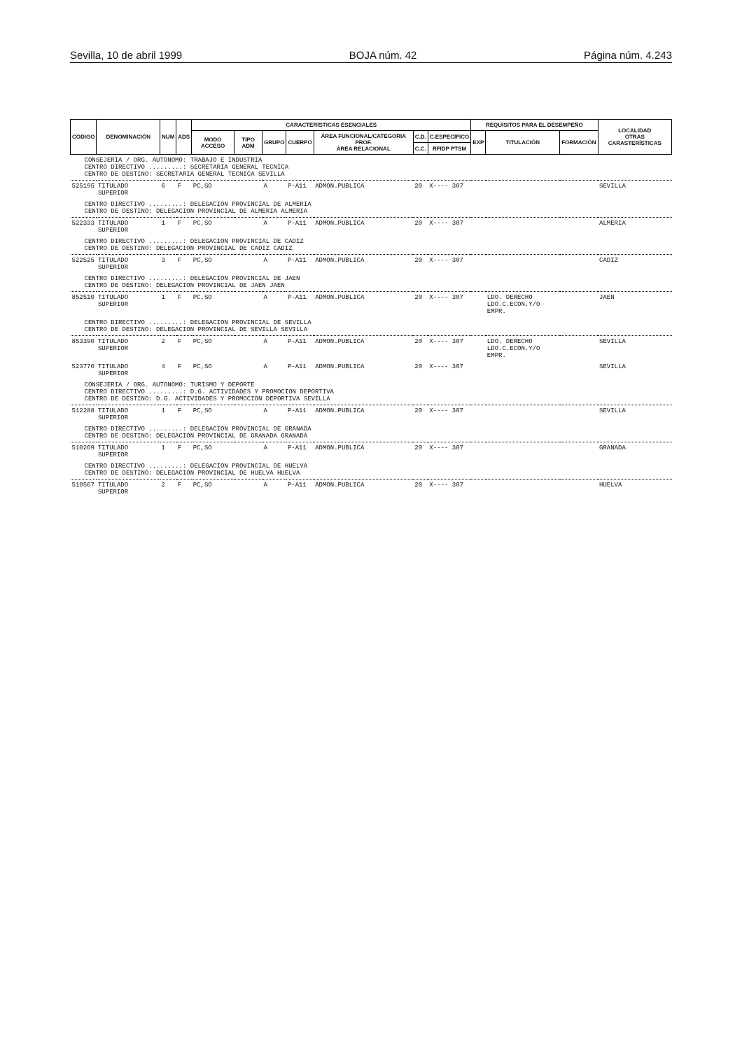Sevilla, 10 de abril 1999 BOJA núm. 42 Página núm. 4.243
| CÓDIGO | DENOMINACIÓN | NUM | ADS | CARACTERÍSTICAS ESENCIALES | | | | | | | REQUISITOS PARA EL DESEMPEÑO | | | LOCALIDAD OTRAS CARASTERÍSTICAS |
| --- | --- | --- | --- | --- | --- | --- | --- | --- | --- | --- | --- | --- | --- | --- |
| | | | | MODO ACCESO | TIPO ADM | GRUPO | CUERPO | ÁREA FUNCIONAL/CATEGORIA PROF. ÁREA RELACIONAL | C.D. | C.ESPECÍFICO | EXP | TITULACIÓN | FORMACIÓN | |
| | | | | | | | | | C.C. | RFIDP PTSM | | | | |
| CONSEJERIA / ORG. AUTONOMO: TRABAJO E INDUSTRIA CENTRO DIRECTIVO .........: SECRETARIA GENERAL TECNICA CENTRO DE DESTINO: SECRETARIA GENERAL TECNICA SEVILLA | | | | | | | | | | | | | | |
| 525195 | TITULADO SUPERIOR | 6 | F | PC,SO | | A | P-A11 | ADMON.PUBLICA | 20 | X---- 307 | | | | SEVILLA |
| CENTRO DIRECTIVO .........: DELEGACION PROVINCIAL DE ALMERIA CENTRO DE DESTINO: DELEGACION PROVINCIAL DE ALMERIA ALMERIA | | | | | | | | | | | | | | |
| 522333 | TITULADO SUPERIOR | 1 | F | PC,SO | | A | P-A11 | ADMON.PUBLICA | 20 | X---- 307 | | | | ALMERIA |
| CENTRO DIRECTIVO .........: DELEGACION PROVINCIAL DE CADIZ CENTRO DE DESTINO: DELEGACION PROVINCIAL DE CADIZ CADIZ | | | | | | | | | | | | | | |
| 522525 | TITULADO SUPERIOR | 3 | F | PC,SO | | A | P-A11 | ADMON.PUBLICA | 20 | X---- 307 | | | | CADIZ |
| CENTRO DIRECTIVO .........: DELEGACION PROVINCIAL DE JAEN CENTRO DE DESTINO: DELEGACION PROVINCIAL DE JAEN JAEN | | | | | | | | | | | | | | |
| 852510 | TITULADO SUPERIOR | 1 | F | PC,SO | | A | P-A11 | ADMON.PUBLICA | 20 | X---- 307 | | LDO. DERECHO LDO.C.ECON.Y/O EMPR. | | JAEN |
| CENTRO DIRECTIVO .........: DELEGACION PROVINCIAL DE SEVILLA CENTRO DE DESTINO: DELEGACION PROVINCIAL DE SEVILLA SEVILLA | | | | | | | | | | | | | | |
| 853390 | TITULADO SUPERIOR | 2 | F | PC,SO | | A | P-A11 | ADMON.PUBLICA | 20 | X---- 307 | | LDO. DERECHO LDO.C.ECON.Y/O EMPR. | | SEVILLA |
| 523770 | TITULADO SUPERIOR | 4 | F | PC,SO | | A | P-A11 | ADMON.PUBLICA | 20 | X---- 307 | | | | SEVILLA |
| CONSEJERIA / ORG. AUTONOMO: TURISMO Y DEPORTE CENTRO DIRECTIVO .........: D.G. ACTIVIDADES Y PROMOCION DEPORTIVA CENTRO DE DESTINO: D.G. ACTIVIDADES Y PROMOCION DEPORTIVA SEVILLA | | | | | | | | | | | | | | |
| 512288 | TITULADO SUPERIOR | 1 | F | PC,SO | | A | P-A11 | ADMON.PUBLICA | 20 | X---- 307 | | | | SEVILLA |
| CENTRO DIRECTIVO .........: DELEGACION PROVINCIAL DE GRANADA CENTRO DE DESTINO: DELEGACION PROVINCIAL DE GRANADA GRANADA | | | | | | | | | | | | | | |
| 510269 | TITULADO SUPERIOR | 1 | F | PC,SO | | A | P-A11 | ADMON.PUBLICA | 20 | X---- 307 | | | | GRANADA |
| CENTRO DIRECTIVO .........: DELEGACION PROVINCIAL DE HUELVA CENTRO DE DESTINO: DELEGACION PROVINCIAL DE HUELVA HUELVA | | | | | | | | | | | | | | |
| 510567 | TITULADO SUPERIOR | 2 | F | PC,SO | | A | P-A11 | ADMON.PUBLICA | 20 | X---- 307 | | | | HUELVA |